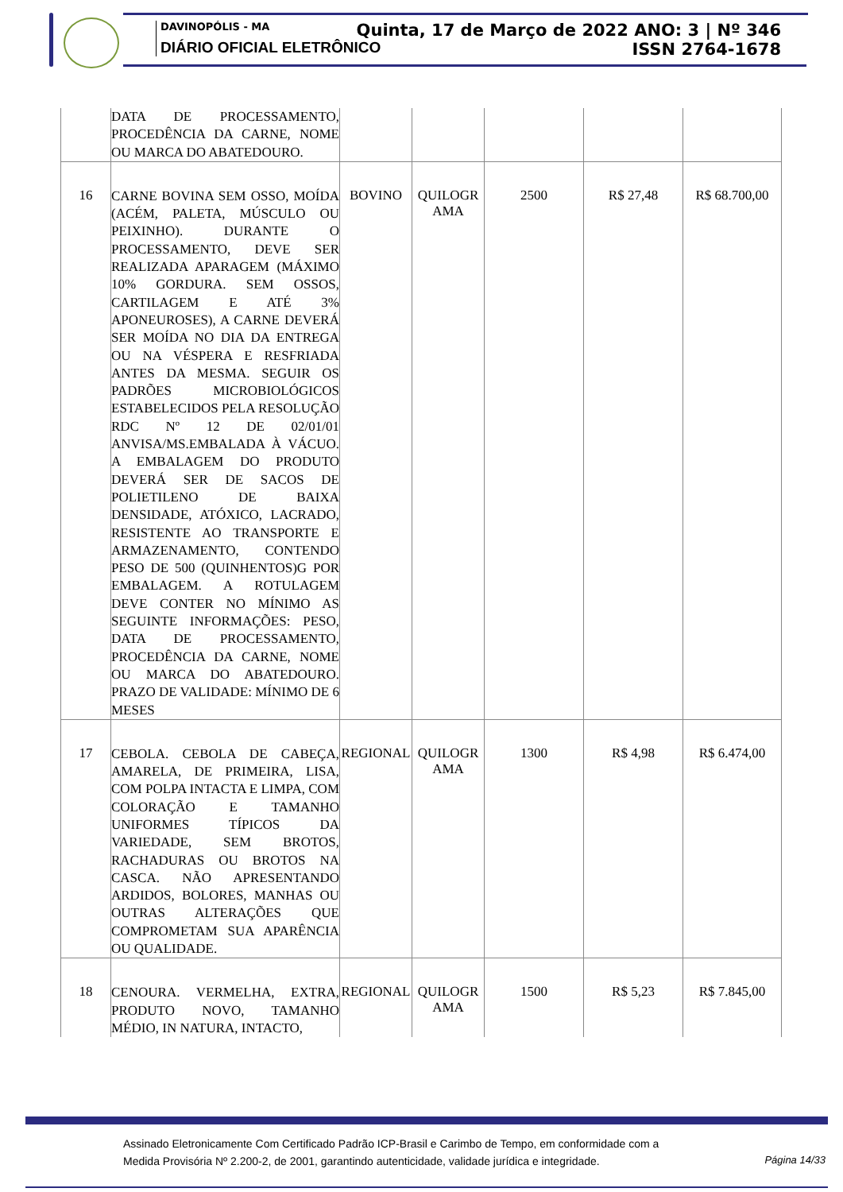DAVINOPÓLIS - MA
DIÁRIO OFICIAL ELETRÔNICO
Quinta, 17 de Março de 2022 ANO: 3 | Nº 346
ISSN 2764-1678
| | DATA DE PROCESSAMENTO, PROCEDÊNCIA DA CARNE, NOME OU MARCA DO ABATEDOURO. | | | | | |
| 16 | CARNE BOVINA SEM OSSO, MOÍDA (ACÉM, PALETA, MÚSCULO OU PEIXINHO). DURANTE O PROCESSAMENTO, DEVE SER REALIZADA APARAGEM (MÁXIMO 10% GORDURA. SEM OSSOS, CARTILAGEM E ATÉ 3% APONEUROSES), A CARNE DEVERÁ SER MOÍDA NO DIA DA ENTREGA OU NA VÉSPERA E RESFRIADA ANTES DA MESMA. SEGUIR OS PADRÕES MICROBIOLÓGICOS ESTABELECIDOS PELA RESOLUÇÃO RDC Nº 12 DE 02/01/01 ANVISA/MS.EMBALADA À VÁCUO. A EMBALAGEM DO PRODUTO DEVERÁ SER DE SACOS DE POLIETILENO DE BAIXA DENSIDADE, ATÓXICO, LACRADO, RESISTENTE AO TRANSPORTE E ARMAZENAMENTO, CONTENDO PESO DE 500 (QUINHENTOS)G POR EMBALAGEM. A ROTULAGEM DEVE CONTER NO MÍNIMO AS SEGUINTE INFORMAÇÕES: PESO, DATA DE PROCESSAMENTO, PROCEDÊNCIA DA CARNE, NOME OU MARCA DO ABATEDOURO. PRAZO DE VALIDADE: MÍNIMO DE 6 MESES | BOVINO | QUILOGR AMA | 2500 | R$ 27,48 | R$ 68.700,00 |
| 17 | CEBOLA. CEBOLA DE CABEÇA, AMARELA, DE PRIMEIRA, LISA, COM POLPA INTACTA E LIMPA, COM COLORAÇÃO E TAMANHO UNIFORMES TÍPICOS DA VARIEDADE, SEM BROTOS, RACHADURAS OU BROTOS NA CASCA. NÃO APRESENTANDO ARDIDOS, BOLORES, MANHAS OU OUTRAS ALTERAÇÕES QUE COMPROMETAM SUA APARÊNCIA OU QUALIDADE. | REGIONAL | QUILOGR AMA | 1300 | R$ 4,98 | R$ 6.474,00 |
| 18 | CENOURA. VERMELHA, EXTRA, PRODUTO NOVO, TAMANHO MÉDIO, IN NATURA, INTACTO, | REGIONAL | QUILOGR AMA | 1500 | R$ 5,23 | R$ 7.845,00 |
Assinado Eletronicamente Com Certificado Padrão ICP-Brasil e Carimbo de Tempo, em conformidade com a
Medida Provisória Nº 2.200-2, de 2001, garantindo autenticidade, validade jurídica e integridade.
Página 14/33